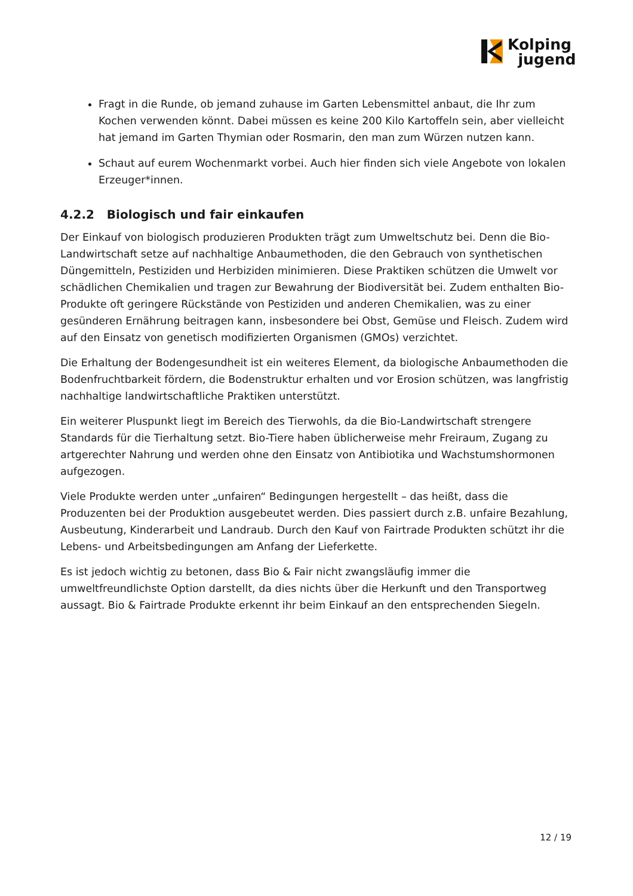Kolping
jugend
Fragt in die Runde, ob jemand zuhause im Garten Lebensmittel anbaut, die Ihr zum Kochen verwenden könnt. Dabei müssen es keine 200 Kilo Kartoffeln sein, aber vielleicht hat jemand im Garten Thymian oder Rosmarin, den man zum Würzen nutzen kann.
Schaut auf eurem Wochenmarkt vorbei. Auch hier finden sich viele Angebote von lokalen Erzeuger*innen.
4.2.2 Biologisch und fair einkaufen
Der Einkauf von biologisch produzieren Produkten trägt zum Umweltschutz bei. Denn die Bio-Landwirtschaft setze auf nachhaltige Anbaumethoden, die den Gebrauch von synthetischen Düngemitteln, Pestiziden und Herbiziden minimieren. Diese Praktiken schützen die Umwelt vor schädlichen Chemikalien und tragen zur Bewahrung der Biodiversität bei. Zudem enthalten Bio-Produkte oft geringere Rückstände von Pestiziden und anderen Chemikalien, was zu einer gesünderen Ernährung beitragen kann, insbesondere bei Obst, Gemüse und Fleisch. Zudem wird auf den Einsatz von genetisch modifizierten Organismen (GMOs) verzichtet.
Die Erhaltung der Bodengesundheit ist ein weiteres Element, da biologische Anbaumethoden die Bodenfruchtbarkeit fördern, die Bodenstruktur erhalten und vor Erosion schützen, was langfristig nachhaltige landwirtschaftliche Praktiken unterstützt.
Ein weiterer Pluspunkt liegt im Bereich des Tierwohls, da die Bio-Landwirtschaft strengere Standards für die Tierhaltung setzt. Bio-Tiere haben üblicherweise mehr Freiraum, Zugang zu artgerechter Nahrung und werden ohne den Einsatz von Antibiotika und Wachstumshormonen aufgezogen.
Viele Produkte werden unter „unfairen“ Bedingungen hergestellt – das heißt, dass die Produzenten bei der Produktion ausgebeutet werden. Dies passiert durch z.B. unfaire Bezahlung, Ausbeutung, Kinderarbeit und Landraub. Durch den Kauf von Fairtrade Produkten schützt ihr die Lebens- und Arbeitsbedingungen am Anfang der Lieferkette.
Es ist jedoch wichtig zu betonen, dass Bio & Fair nicht zwangsläufig immer die umweltfreundlichste Option darstellt, da dies nichts über die Herkunft und den Transportweg aussagt. Bio & Fairtrade Produkte erkennt ihr beim Einkauf an den entsprechenden Siegeln.
12 / 19